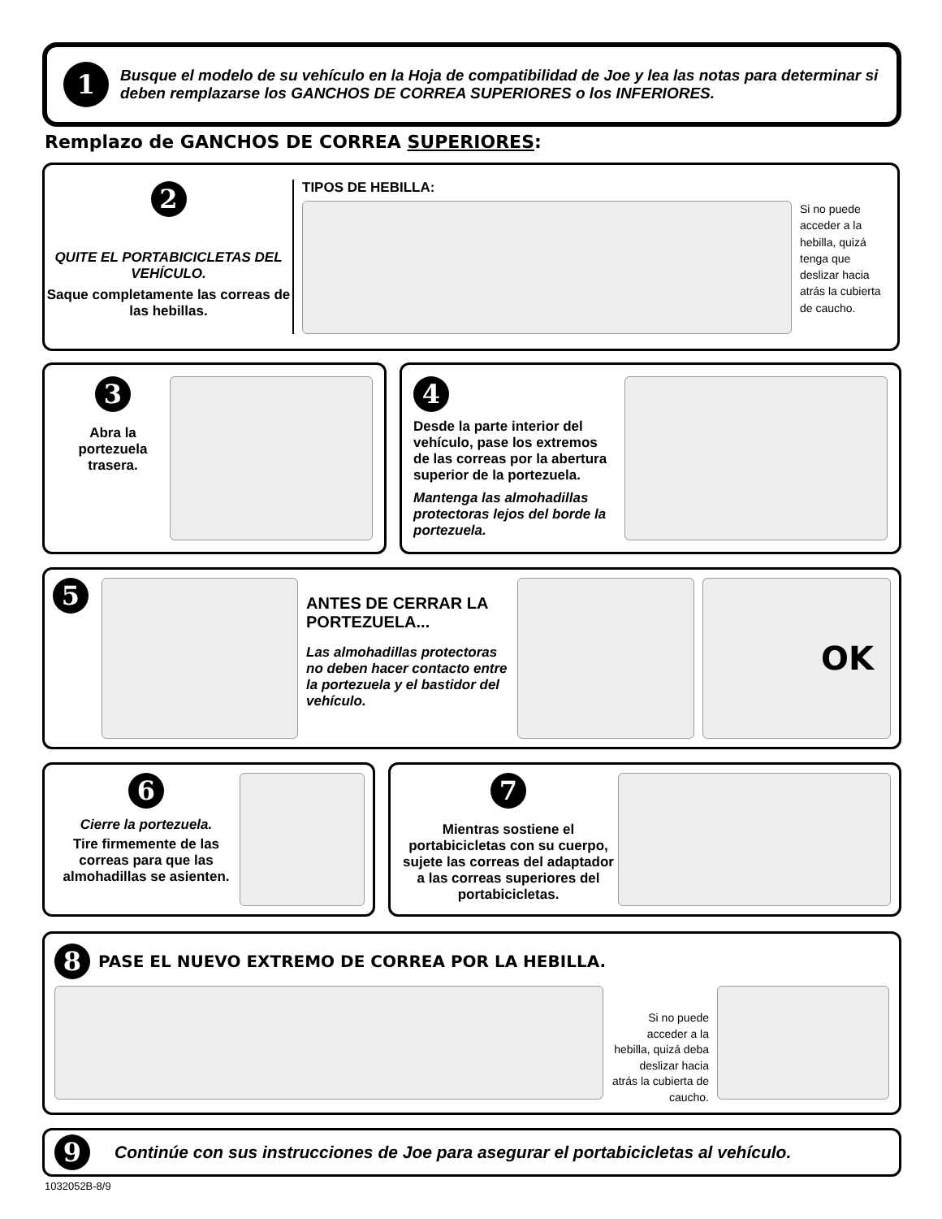1
Busque el modelo de su vehículo en la Hoja de compatibilidad de Joe y lea las notas para determinar si deben remplazarse los GANCHOS DE CORREA SUPERIORES o los INFERIORES.
Remplazo de GANCHOS DE CORREA SUPERIORES:
2
QUITE EL PORTABICICLETAS DEL VEHÍCULO.
Saque completamente las correas de las hebillas.
TIPOS DE HEBILLA:
Si no puede acceder a la hebilla, quizá tenga que deslizar hacia atrás la cubierta de caucho.
3
Abra la portezuela trasera.
4
Desde la parte interior del vehículo, pase los extremos de las correas por la abertura superior de la portezuela.
Mantenga las almohadillas protectoras lejos del borde la portezuela.
5
ANTES DE CERRAR LA PORTEZUELA...
Las almohadillas protectoras no deben hacer contacto entre la portezuela y el bastidor del vehículo.
OK
6
Cierre la portezuela.
Tire firmemente de las correas para que las almohadillas se asienten.
7
Mientras sostiene el portabicicletas con su cuerpo, sujete las correas del adaptador a las correas superiores del portabicicletas.
8 PASE EL NUEVO EXTREMO DE CORREA POR LA HEBILLA.
Si no puede acceder a la hebilla, quizá deba deslizar hacia atrás la cubierta de caucho.
9 Continúe con sus instrucciones de Joe para asegurar el portabicicletas al vehículo.
1032052B-8/9